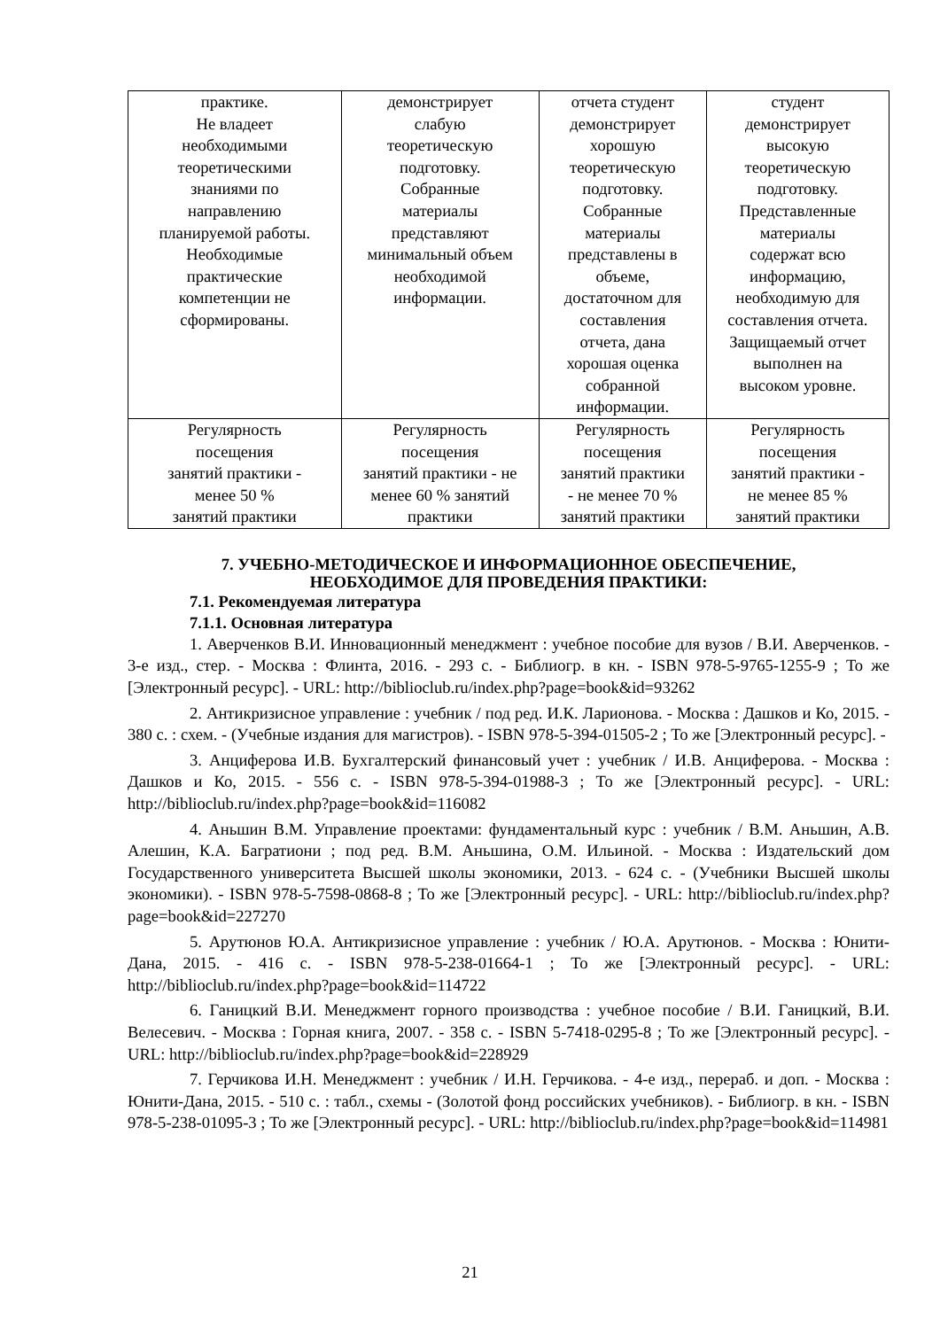| практике. Не владеет необходимыми теоретическими знаниями по направлению планируемой работы. Необходимые практические компетенции не сформированы. | демонстрирует слабую теоретическую подготовку. Собранные материалы представляют минимальный объем необходимой информации. | отчета студент демонстрирует хорошую теоретическую подготовку. Собранные материалы представлены в объеме, достаточном для составления отчета, дана хорошая оценка собранной информации. | студент демонстрирует высокую теоретическую подготовку. Представленные материалы содержат всю информацию, необходимую для составления отчета. Защищаемый отчет выполнен на высоком уровне. |
| Регулярность посещения занятий практики - менее 50 % занятий практики | Регулярность посещения занятий практики - не менее 60 % занятий практики | Регулярность посещения занятий практики - не менее 70 % занятий практики | Регулярность посещения занятий практики - не менее 85 % занятий практики |
7. УЧЕБНО-МЕТОДИЧЕСКОЕ И ИНФОРМАЦИОННОЕ ОБЕСПЕЧЕНИЕ,
НЕОБХОДИМОЕ ДЛЯ ПРОВЕДЕНИЯ ПРАКТИКИ:
7.1. Рекомендуемая литература
7.1.1. Основная литература
1. Аверченков В.И. Инновационный менеджмент : учебное пособие для вузов / В.И. Аверченков. - 3-е изд., стер. - Москва : Флинта, 2016. - 293 с. - Библиогр. в кн. - ISBN 978-5-9765-1255-9 ; То же [Электронный ресурс]. - URL: http://biblioclub.ru/index.php?page=book&id=93262
2. Антикризисное управление : учебник / под ред. И.К. Ларионова. - Москва : Дашков и Ко, 2015. - 380 с. : схем. - (Учебные издания для магистров). - ISBN 978-5-394-01505-2 ; То же [Электронный ресурс]. -
3. Анциферова И.В. Бухгалтерский финансовый учет : учебник / И.В. Анциферова. - Москва : Дашков и Ко, 2015. - 556 с. - ISBN 978-5-394-01988-3 ; То же [Электронный ресурс]. - URL: http://biblioclub.ru/index.php?page=book&id=116082
4. Аньшин В.М. Управление проектами: фундаментальный курс : учебник / В.М. Аньшин, А.В. Алешин, К.А. Багратиони ; под ред. В.М. Аньшина, О.М. Ильиной. - Москва : Издательский дом Государственного университета Высшей школы экономики, 2013. - 624 с. - (Учебники Высшей школы экономики). - ISBN 978-5-7598-0868-8 ; То же [Электронный ресурс]. - URL: http://biblioclub.ru/index.php?page=book&id=227270
5. Арутюнов Ю.А. Антикризисное управление : учебник / Ю.А. Арутюнов. - Москва : Юнити-Дана, 2015. - 416 с. - ISBN 978-5-238-01664-1 ; То же [Электронный ресурс]. - URL: http://biblioclub.ru/index.php?page=book&id=114722
6. Ганицкий В.И. Менеджмент горного производства : учебное пособие / В.И. Ганицкий, В.И. Велесевич. - Москва : Горная книга, 2007. - 358 с. - ISBN 5-7418-0295-8 ; То же [Электронный ресурс]. - URL: http://biblioclub.ru/index.php?page=book&id=228929
7. Герчикова И.Н. Менеджмент : учебник / И.Н. Герчикова. - 4-е изд., перераб. и доп. - Москва : Юнити-Дана, 2015. - 510 с. : табл., схемы - (Золотой фонд российских учебников). - Библиогр. в кн. - ISBN 978-5-238-01095-3 ; То же [Электронный ресурс]. - URL: http://biblioclub.ru/index.php?page=book&id=114981
21